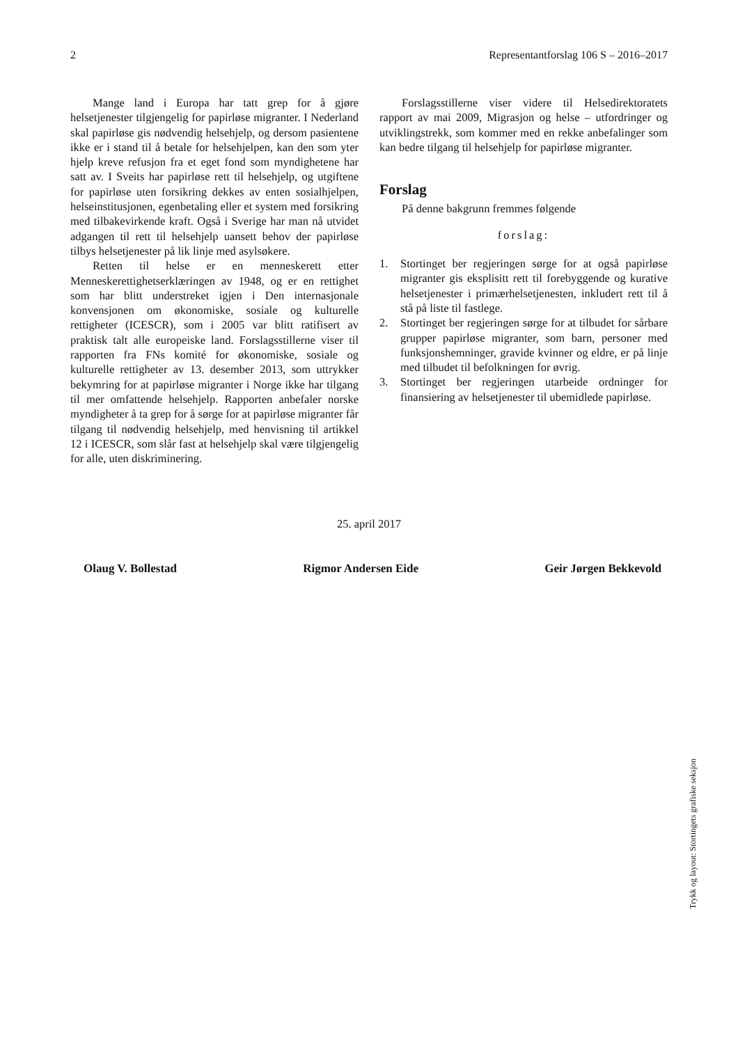2 Representantforslag 106 S – 2016–2017
Mange land i Europa har tatt grep for å gjøre helsetjenester tilgjengelig for papirløse migranter. I Nederland skal papirløse gis nødvendig helsehjelp, og dersom pasientene ikke er i stand til å betale for helsehjelpen, kan den som yter hjelp kreve refusjon fra et eget fond som myndighetene har satt av. I Sveits har papirløse rett til helsehjelp, og utgiftene for papirløse uten forsikring dekkes av enten sosialhjelpen, helseinstitusjonen, egenbetaling eller et system med forsikring med tilbakevirkende kraft. Også i Sverige har man nå utvidet adgangen til rett til helsehjelp uansett behov der papirløse tilbys helsetjenester på lik linje med asylsøkere.
Retten til helse er en menneskerett etter Menneskerettighetserklæringen av 1948, og er en rettighet som har blitt understreket igjen i Den internasjonale konvensjonen om økonomiske, sosiale og kulturelle rettigheter (ICESCR), som i 2005 var blitt ratifisert av praktisk talt alle europeiske land. Forslagsstillerne viser til rapporten fra FNs komité for økonomiske, sosiale og kulturelle rettigheter av 13. desember 2013, som uttrykker bekymring for at papirløse migranter i Norge ikke har tilgang til mer omfattende helsehjelp. Rapporten anbefaler norske myndigheter å ta grep for å sørge for at papirløse migranter får tilgang til nødvendig helsehjelp, med henvisning til artikkel 12 i ICESCR, som slår fast at helsehjelp skal være tilgjengelig for alle, uten diskriminering.
Forslagsstillerne viser videre til Helsedirektoratets rapport av mai 2009, Migrasjon og helse – utfordringer og utviklingstrekk, som kommer med en rekke anbefalinger som kan bedre tilgang til helsehjelp for papirløse migranter.
Forslag
På denne bakgrunn fremmes følgende
forslag:
1. Stortinget ber regjeringen sørge for at også papirløse migranter gis eksplisitt rett til forebyggende og kurative helsetjenester i primærhelsetjenesten, inkludert rett til å stå på liste til fastlege.
2. Stortinget ber regjeringen sørge for at tilbudet for sårbare grupper papirløse migranter, som barn, personer med funksjonshemninger, gravide kvinner og eldre, er på linje med tilbudet til befolkningen for øvrig.
3. Stortinget ber regjeringen utarbeide ordninger for finansiering av helsetjenester til ubemidlede papirløse.
25. april 2017
Olaug V. Bollestad Rigmor Andersen Eide Geir Jørgen Bekkevold
Trykk og layout: Stortingets grafiske seksjon